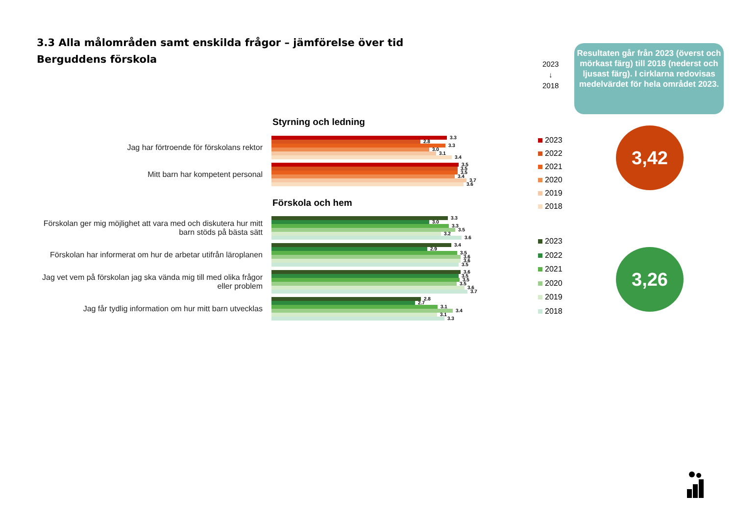3.3 Alla målområden samt enskilda frågor – jämförelse över tid
Berguddens förskola
2023
↓
2018
Resultaten går från 2023 (överst och mörkast färg) till 2018 (nederst och ljusast färg). I cirklarna redovisas medelvärdet för hela området 2023.
Styrning och ledning
Jag har förtroende för förskolans rektor
3.3
2.8
3.3
3.0
3.1
3.4
Mitt barn har kompetent personal
3.5
3.5
3.5
3.4
3.7
3.6
Förskola och hem
Förskolan ger mig möjlighet att vara med och diskutera hur mitt barn stöds på bästa sätt
3.3
3.0
3.3
3.5
3.2
3.6
Förskolan har informerat om hur de arbetar utifrån läroplanen
3.4
2.9
3.5
3.6
3.6
3.5
Jag vet vem på förskolan jag ska vända mig till med olika frågor eller problem
3.6
3.5
3.5
3.5
3.6
3.7
Jag får tydlig information om hur mitt barn utvecklas
2.8
2.7
3.1
3.4
3.1
3.3
2023
2022
2021
2020
2019
2018
2023
2022
2021
2020
2019
2018
3,42
3,26